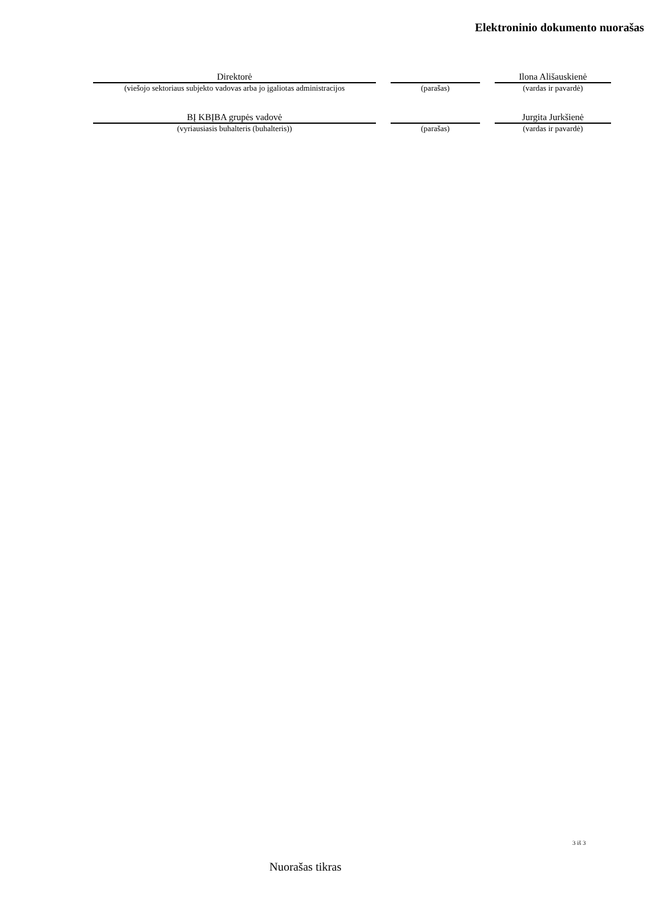Elektroninio dokumento nuorašas
| Direktorė | | | | Ilona Ališauskienė |
| (viešojo sektoriaus subjekto vadovas arba jo įgaliotas administracijos | | (parašas) | | (vardas ir pavardė) |
| BĮ KBĮBA grupės vadovė | | | | Jurgita Jurkšienė |
| (vyriausiasis buhalteris (buhalteris)) | | (parašas) | | (vardas ir pavardė) |
3 iš 3
Nuorašas tikras